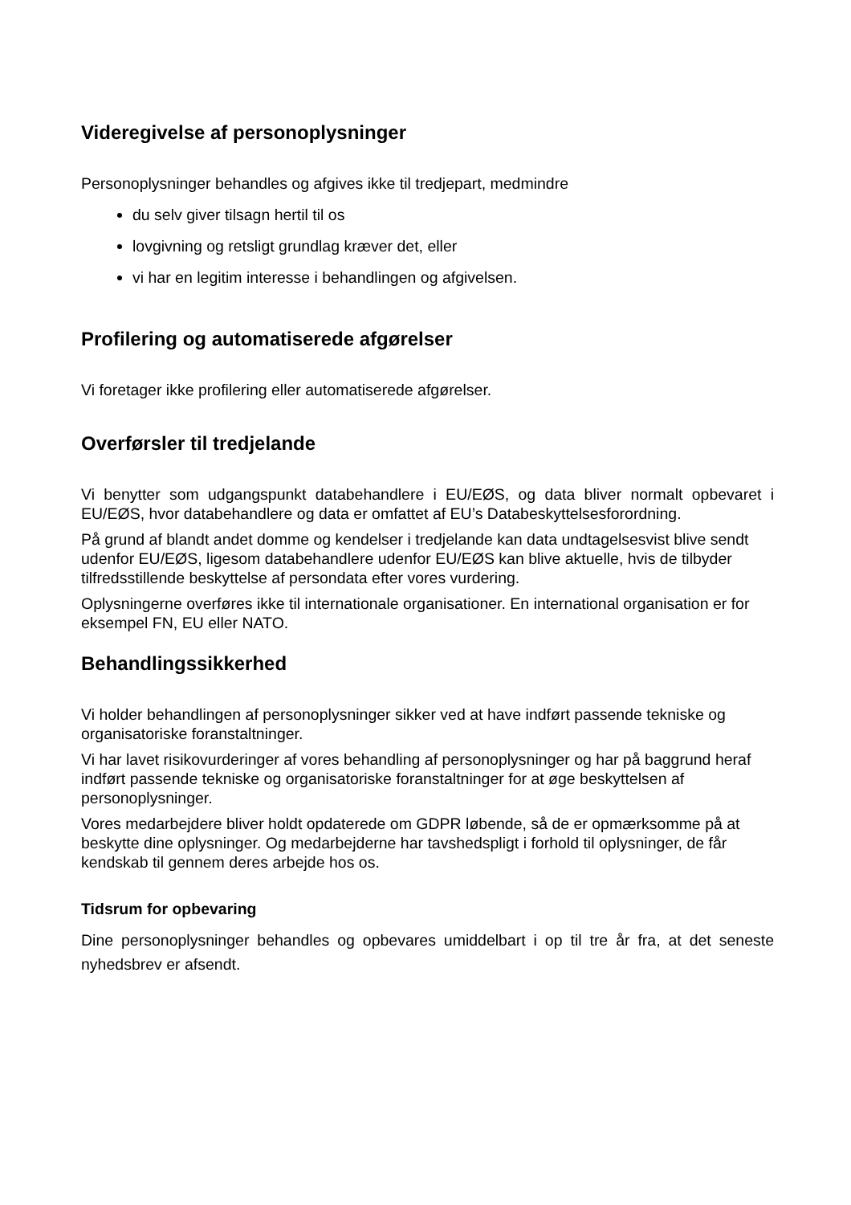Videregivelse af personoplysninger
Personoplysninger behandles og afgives ikke til tredjepart, medmindre
du selv giver tilsagn hertil til os
lovgivning og retsligt grundlag kræver det, eller
vi har en legitim interesse i behandlingen og afgivelsen.
Profilering og automatiserede afgørelser
Vi foretager ikke profilering eller automatiserede afgørelser.
Overførsler til tredjelande
Vi benytter som udgangspunkt databehandlere i EU/EØS, og data bliver normalt opbevaret i EU/EØS, hvor databehandlere og data er omfattet af EU’s Databeskyttelsesforordning.
På grund af blandt andet domme og kendelser i tredjelande kan data undtagelsesvist blive sendt udenfor EU/EØS, ligesom databehandlere udenfor EU/EØS kan blive aktuelle, hvis de tilbyder tilfredsstillende beskyttelse af persondata efter vores vurdering.
Oplysningerne overføres ikke til internationale organisationer. En international organisation er for eksempel FN, EU eller NATO.
Behandlingssikkerhed
Vi holder behandlingen af personoplysninger sikker ved at have indført passende tekniske og organisatoriske foranstaltninger.
Vi har lavet risikovurderinger af vores behandling af personoplysninger og har på baggrund heraf indført passende tekniske og organisatoriske foranstaltninger for at øge beskyttelsen af personoplysninger.
Vores medarbejdere bliver holdt opdaterede om GDPR løbende, så de er opmærksomme på at beskytte dine oplysninger. Og medarbejderne har tavshedspligt i forhold til oplysninger, de får kendskab til gennem deres arbejde hos os.
Tidsrum for opbevaring
Dine personoplysninger behandles og opbevares umiddelbart i op til tre år fra, at det seneste nyhedsbrev er afsendt.